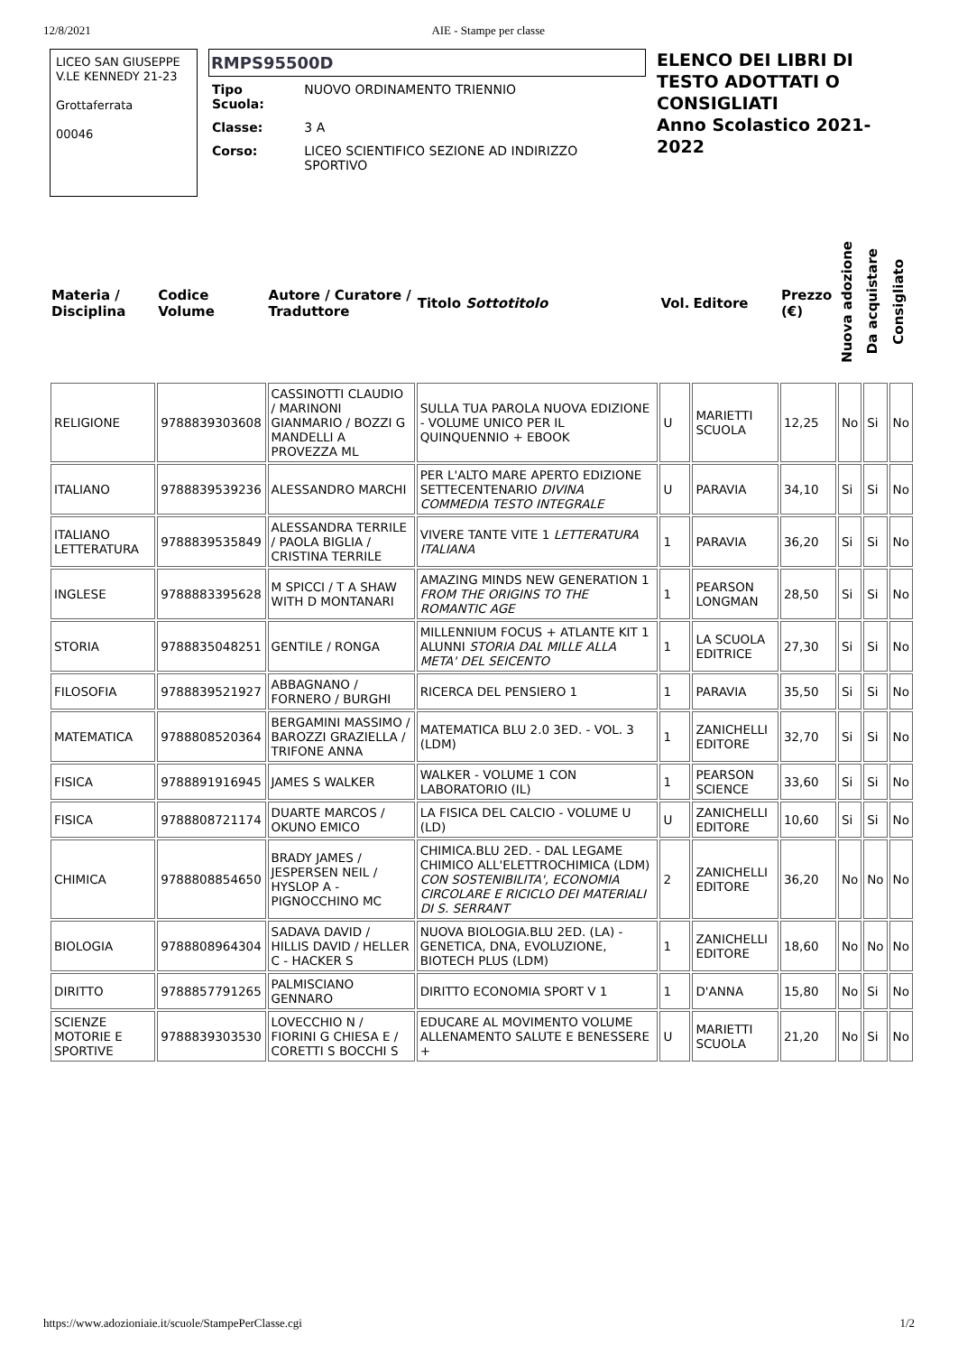12/8/2021 AIE - Stampe per classe
LICEO SAN GIUSEPPE
V.LE KENNEDY 21-23
Grottaferrata
00046
RMPS95500D
| Tipo Scuola: | NUOVO ORDINAMENTO TRIENNIO |
| Classe: | 3 A |
| Corso: | LICEO SCIENTIFICO SEZIONE AD INDIRIZZO SPORTIVO |
ELENCO DEI LIBRI DI TESTO ADOTTATI O CONSIGLIATI
Anno Scolastico 2021-2022
| Materia / Disciplina | Codice Volume | Autore / Curatore / Traduttore | Titolo Sottotitolo | Vol. | Editore | Prezzo (€) | Nuova adozione | Da acquistare | Consigliato |
| --- | --- | --- | --- | --- | --- | --- | --- | --- | --- |
| RELIGIONE | 9788839303608 | CASSINOTTI CLAUDIO / MARINONI GIANMARIO / BOZZI G MANDELLI A PROVEZZA ML | SULLA TUA PAROLA NUOVA EDIZIONE - VOLUME UNICO PER IL QUINQUENNIO + EBOOK | U | MARIETTI SCUOLA | 12,25 | No | Si | No |
| ITALIANO | 9788839539236 | ALESSANDRO MARCHI | PER L'ALTO MARE APERTO EDIZIONE SETTECENTENARIO DIVINA COMMEDIA TESTO INTEGRALE | U | PARAVIA | 34,10 | Si | Si | No |
| ITALIANO LETTERATURA | 9788839535849 | ALESSANDRA TERRILE / PAOLA BIGLIA / CRISTINA TERRILE | VIVERE TANTE VITE 1 LETTERATURA ITALIANA | 1 | PARAVIA | 36,20 | Si | Si | No |
| INGLESE | 9788883395628 | M SPICCI / T A SHAW WITH D MONTANARI | AMAZING MINDS NEW GENERATION 1 FROM THE ORIGINS TO THE ROMANTIC AGE | 1 | PEARSON LONGMAN | 28,50 | Si | Si | No |
| STORIA | 9788835048251 | GENTILE / RONGA | MILLENNIUM FOCUS + ATLANTE KIT 1 ALUNNI STORIA DAL MILLE ALLA META' DEL SEICENTO | 1 | LA SCUOLA EDITRICE | 27,30 | Si | Si | No |
| FILOSOFIA | 9788839521927 | ABBAGNANO / FORNERO / BURGHI | RICERCA DEL PENSIERO 1 | 1 | PARAVIA | 35,50 | Si | Si | No |
| MATEMATICA | 9788808520364 | BERGAMINI MASSIMO / BAROZZI GRAZIELLA / TRIFONE ANNA | MATEMATICA BLU 2.0 3ED. - VOL. 3 (LDM) | 1 | ZANICHELLI EDITORE | 32,70 | Si | Si | No |
| FISICA | 9788891916945 | JAMES S WALKER | WALKER - VOLUME 1 CON LABORATORIO (IL) | 1 | PEARSON SCIENCE | 33,60 | Si | Si | No |
| FISICA | 9788808721174 | DUARTE MARCOS / OKUNO EMICO | LA FISICA DEL CALCIO - VOLUME U (LD) | U | ZANICHELLI EDITORE | 10,60 | Si | Si | No |
| CHIMICA | 9788808854650 | BRADY JAMES / JESPERSEN NEIL / HYSLOP A - PIGNOCCHINO MC | CHIMICA.BLU 2ED. - DAL LEGAME CHIMICO ALL'ELETTROCHIMICA (LDM) CON SOSTENIBILITA', ECONOMIA CIRCOLARE E RICICLO DEI MATERIALI DI S. SERRANT | 2 | ZANICHELLI EDITORE | 36,20 | No | No | No |
| BIOLOGIA | 9788808964304 | SADAVA DAVID / HILLIS DAVID / HELLER C - HACKER S | NUOVA BIOLOGIA.BLU 2ED. (LA) - GENETICA, DNA, EVOLUZIONE, BIOTECH PLUS (LDM) | 1 | ZANICHELLI EDITORE | 18,60 | No | No | No |
| DIRITTO | 9788857791265 | PALMISCIANO GENNARO | DIRITTO ECONOMIA SPORT V 1 | 1 | D'ANNA | 15,80 | No | Si | No |
| SCIENZE MOTORIE E SPORTIVE | 9788839303530 | LOVECCHIO N / FIORINI G CHIESA E / CORETTI S BOCCHI S | EDUCARE AL MOVIMENTO VOLUME ALLENAMENTO SALUTE E BENESSERE + | U | MARIETTI SCUOLA | 21,20 | No | Si | No |
https://www.adozioniaie.it/scuole/StampePerClasse.cgi 1/2